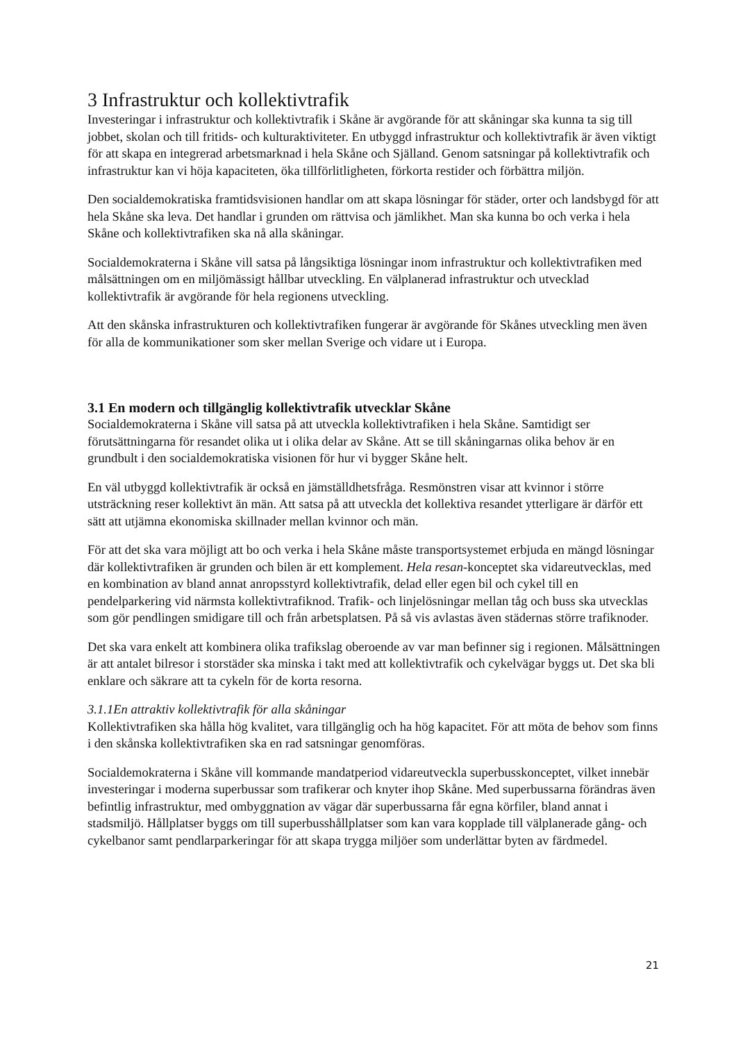3 Infrastruktur och kollektivtrafik
Investeringar i infrastruktur och kollektivtrafik i Skåne är avgörande för att skåningar ska kunna ta sig till jobbet, skolan och till fritids- och kulturaktiviteter. En utbyggd infrastruktur och kollektivtrafik är även viktigt för att skapa en integrerad arbetsmarknad i hela Skåne och Själland. Genom satsningar på kollektivtrafik och infrastruktur kan vi höja kapaciteten, öka tillförlitligheten, förkorta restider och förbättra miljön.
Den socialdemokratiska framtidsvisionen handlar om att skapa lösningar för städer, orter och landsbygd för att hela Skåne ska leva. Det handlar i grunden om rättvisa och jämlikhet. Man ska kunna bo och verka i hela Skåne och kollektivtrafiken ska nå alla skåningar.
Socialdemokraterna i Skåne vill satsa på långsiktiga lösningar inom infrastruktur och kollektivtrafiken med målsättningen om en miljömässigt hållbar utveckling. En välplanerad infrastruktur och utvecklad kollektivtrafik är avgörande för hela regionens utveckling.
Att den skånska infrastrukturen och kollektivtrafiken fungerar är avgörande för Skånes utveckling men även för alla de kommunikationer som sker mellan Sverige och vidare ut i Europa.
3.1 En modern och tillgänglig kollektivtrafik utvecklar Skåne
Socialdemokraterna i Skåne vill satsa på att utveckla kollektivtrafiken i hela Skåne. Samtidigt ser förutsättningarna för resandet olika ut i olika delar av Skåne. Att se till skåningarnas olika behov är en grundbult i den socialdemokratiska visionen för hur vi bygger Skåne helt.
En väl utbyggd kollektivtrafik är också en jämställdhetsfråga. Resmönstren visar att kvinnor i större utsträckning reser kollektivt än män. Att satsa på att utveckla det kollektiva resandet ytterligare är därför ett sätt att utjämna ekonomiska skillnader mellan kvinnor och män.
För att det ska vara möjligt att bo och verka i hela Skåne måste transportsystemet erbjuda en mängd lösningar där kollektivtrafiken är grunden och bilen är ett komplement. Hela resan-konceptet ska vidareutvecklas, med en kombination av bland annat anropsstyrd kollektivtrafik, delad eller egen bil och cykel till en pendelparkering vid närmsta kollektivtrafiknod. Trafik- och linjelösningar mellan tåg och buss ska utvecklas som gör pendlingen smidigare till och från arbetsplatsen. På så vis avlastas även städernas större trafiknoder.
Det ska vara enkelt att kombinera olika trafikslag oberoende av var man befinner sig i regionen. Målsättningen är att antalet bilresor i storstäder ska minska i takt med att kollektivtrafik och cykelvägar byggs ut. Det ska bli enklare och säkrare att ta cykeln för de korta resorna.
3.1.1En attraktiv kollektivtrafik för alla skåningar
Kollektivtrafiken ska hålla hög kvalitet, vara tillgänglig och ha hög kapacitet. För att möta de behov som finns i den skånska kollektivtrafiken ska en rad satsningar genomföras.
Socialdemokraterna i Skåne vill kommande mandatperiod vidareutveckla superbusskonceptet, vilket innebär investeringar i moderna superbussar som trafikerar och knyter ihop Skåne. Med superbussarna förändras även befintlig infrastruktur, med ombyggnation av vägar där superbussarna får egna körfiler, bland annat i stadsmiljö. Hållplatser byggs om till superbusshållplatser som kan vara kopplade till välplanerade gång- och cykelbanor samt pendlarparkeringar för att skapa trygga miljöer som underlättar byten av färdmedel.
21